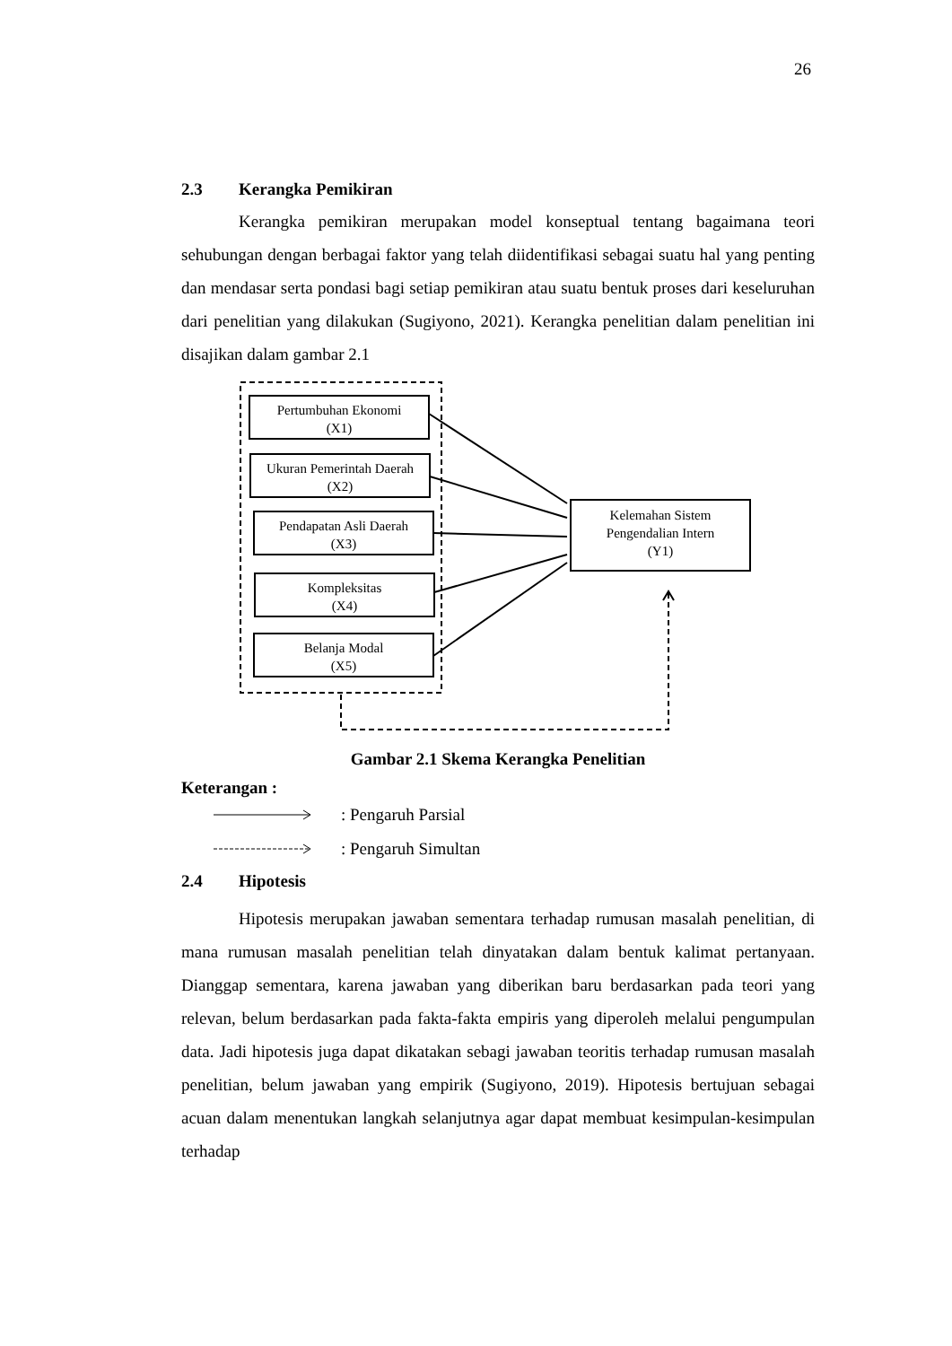26
2.3 Kerangka Pemikiran
Kerangka pemikiran merupakan model konseptual tentang bagaimana teori sehubungan dengan berbagai faktor yang telah diidentifikasi sebagai suatu hal yang penting dan mendasar serta pondasi bagi setiap pemikiran atau suatu bentuk proses dari keseluruhan dari penelitian yang dilakukan (Sugiyono, 2021). Kerangka penelitian dalam penelitian ini disajikan dalam gambar 2.1
Pertumbuhan Ekonomi
(X1)
Ukuran Pemerintah Daerah
(X2)
Pendapatan Asli Daerah
(X3)
Kompleksitas
(X4)
Belanja Modal
(X5)
Kelemahan Sistem
Pengendalian Intern
(Y1)
Gambar 2.1 Skema Kerangka Penelitian
Keterangan :
: Pengaruh Parsial
: Pengaruh Simultan
2.4 Hipotesis
Hipotesis merupakan jawaban sementara terhadap rumusan masalah penelitian, di mana rumusan masalah penelitian telah dinyatakan dalam bentuk kalimat pertanyaan. Dianggap sementara, karena jawaban yang diberikan baru berdasarkan pada teori yang relevan, belum berdasarkan pada fakta-fakta empiris yang diperoleh melalui pengumpulan data. Jadi hipotesis juga dapat dikatakan sebagi jawaban teoritis terhadap rumusan masalah penelitian, belum jawaban yang empirik (Sugiyono, 2019). Hipotesis bertujuan sebagai acuan dalam menentukan langkah selanjutnya agar dapat membuat kesimpulan-kesimpulan terhadap